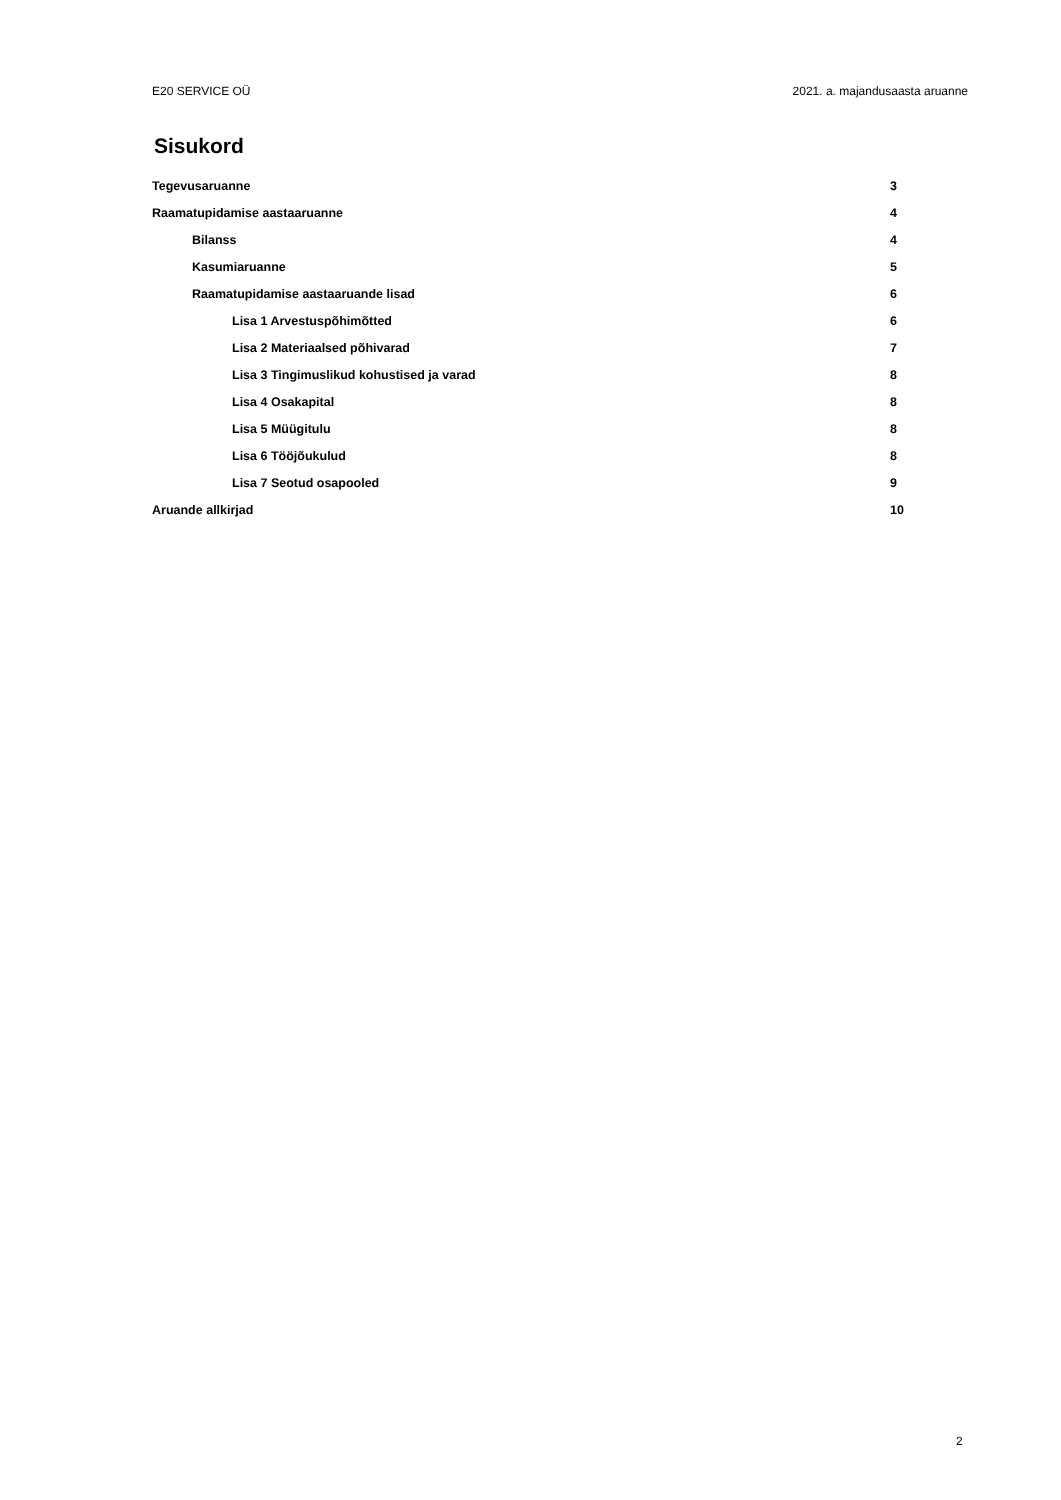E20 SERVICE OÜ 2021. a. majandusaasta aruanne
Sisukord
Tegevusaruanne 3
Raamatupidamise aastaaruanne 4
Bilanss 4
Kasumiaruanne 5
Raamatupidamise aastaaruande lisad 6
Lisa 1 Arvestuspõhimõtted 6
Lisa 2 Materiaalsed põhivarad 7
Lisa 3 Tingimuslikud kohustised ja varad 8
Lisa 4 Osakapital 8
Lisa 5 Müügitulu 8
Lisa 6 Tööjõukulud 8
Lisa 7 Seotud osapooled 9
Aruande allkirjad 10
2